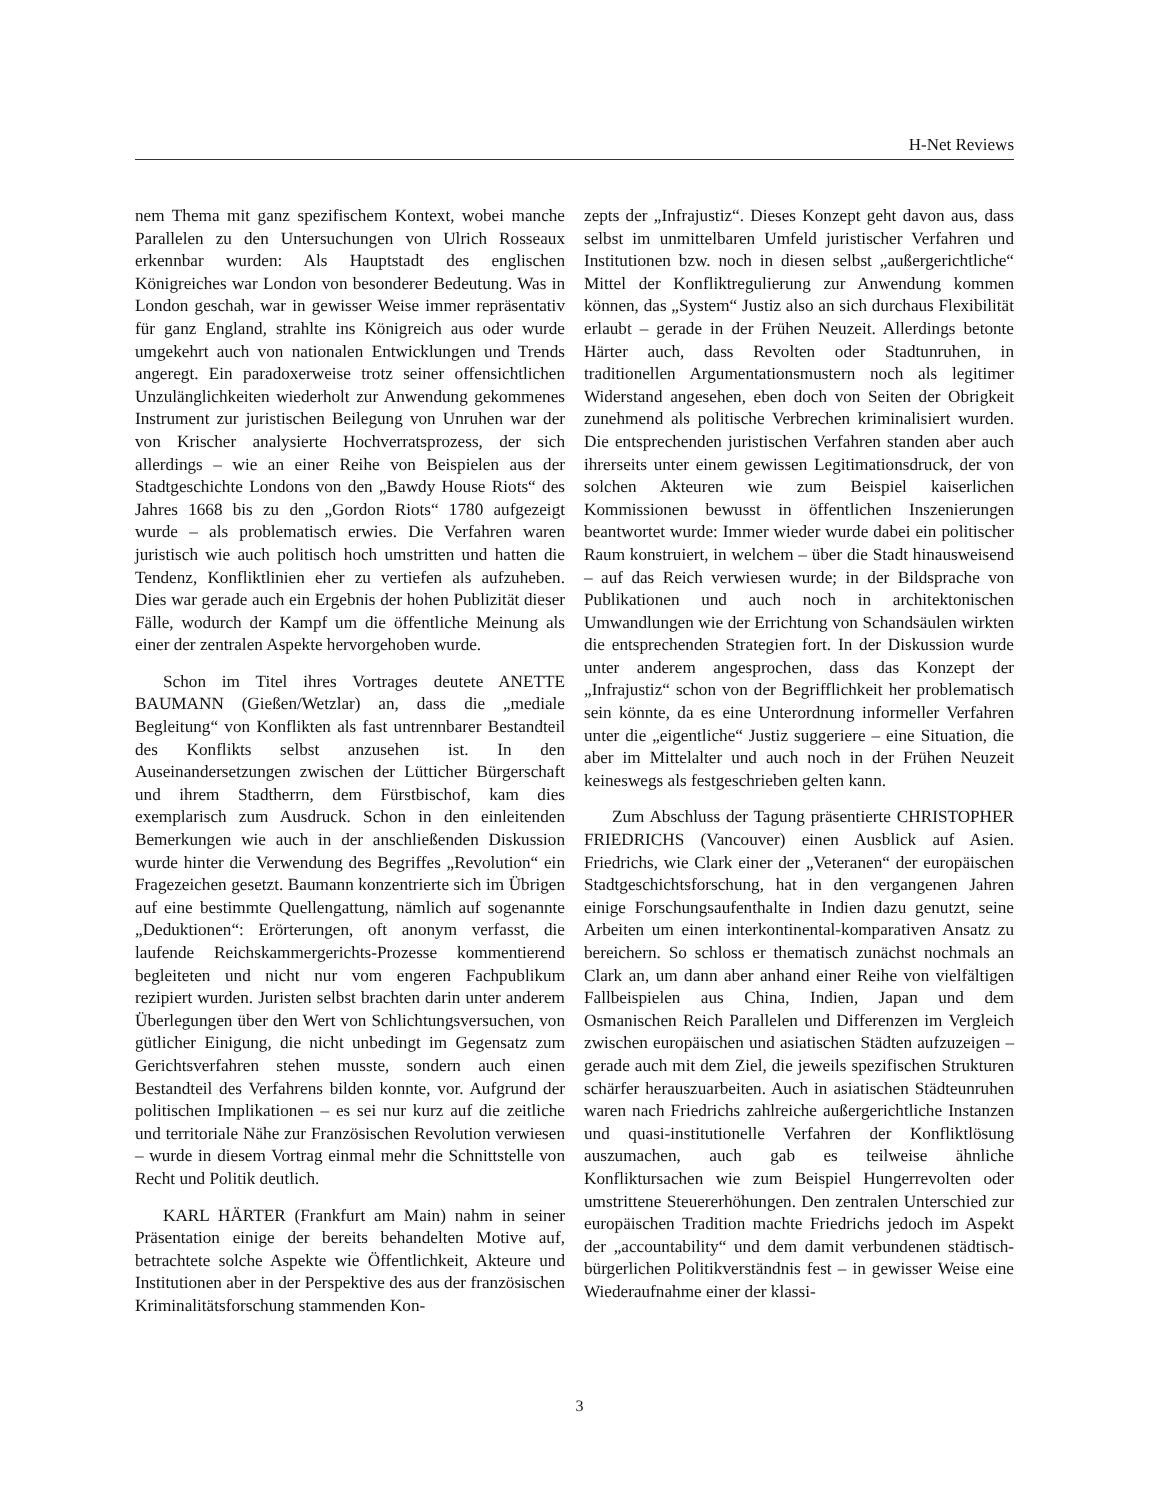H-Net Reviews
nem Thema mit ganz spezifischem Kontext, wobei manche Parallelen zu den Untersuchungen von Ulrich Rosseaux erkennbar wurden: Als Hauptstadt des englischen Königreiches war London von besonderer Bedeutung. Was in London geschah, war in gewisser Weise immer repräsentativ für ganz England, strahlte ins Königreich aus oder wurde umgekehrt auch von nationalen Entwicklungen und Trends angeregt. Ein paradoxerweise trotz seiner offensichtlichen Unzulänglichkeiten wiederholt zur Anwendung gekommenes Instrument zur juristischen Beilegung von Unruhen war der von Krischer analysierte Hochverratsprozess, der sich allerdings – wie an einer Reihe von Beispielen aus der Stadtgeschichte Londons von den „Bawdy House Riots“ des Jahres 1668 bis zu den „Gordon Riots“ 1780 aufgezeigt wurde – als problematisch erwies. Die Verfahren waren juristisch wie auch politisch hoch umstritten und hatten die Tendenz, Konfliktlinien eher zu vertiefen als aufzuheben. Dies war gerade auch ein Ergebnis der hohen Publizität dieser Fälle, wodurch der Kampf um die öffentliche Meinung als einer der zentralen Aspekte hervorgehoben wurde.
Schon im Titel ihres Vortrages deutete ANETTE BAUMANN (Gießen/Wetzlar) an, dass die „mediale Begleitung“ von Konflikten als fast untrennbarer Bestandteil des Konflikts selbst anzusehen ist. In den Auseinandersetzungen zwischen der Lütticher Bürgerschaft und ihrem Stadtherrn, dem Fürstbischof, kam dies exemplarisch zum Ausdruck. Schon in den einleitenden Bemerkungen wie auch in der anschließenden Diskussion wurde hinter die Verwendung des Begriffes „Revolution“ ein Fragezeichen gesetzt. Baumann konzentrierte sich im Übrigen auf eine bestimmte Quellengattung, nämlich auf sogenannte „Deduktionen“: Erörterungen, oft anonym verfasst, die laufende Reichskammergerichts-Prozesse kommentierend begleiteten und nicht nur vom engeren Fachpublikum rezipiert wurden. Juristen selbst brachten darin unter anderem Überlegungen über den Wert von Schlichtungsversuchen, von gütlicher Einigung, die nicht unbedingt im Gegensatz zum Gerichtsverfahren stehen musste, sondern auch einen Bestandteil des Verfahrens bilden konnte, vor. Aufgrund der politischen Implikationen – es sei nur kurz auf die zeitliche und territoriale Nähe zur Französischen Revolution verwiesen – wurde in diesem Vortrag einmal mehr die Schnittstelle von Recht und Politik deutlich.
KARL HÄRTER (Frankfurt am Main) nahm in seiner Präsentation einige der bereits behandelten Motive auf, betrachtete solche Aspekte wie Öffentlichkeit, Akteure und Institutionen aber in der Perspektive des aus der französischen Kriminalitätsforschung stammenden Kon-
zepts der „Infrajustiz“. Dieses Konzept geht davon aus, dass selbst im unmittelbaren Umfeld juristischer Verfahren und Institutionen bzw. noch in diesen selbst „außergerichtliche“ Mittel der Konfliktregulierung zur Anwendung kommen können, das „System“ Justiz also an sich durchaus Flexibilität erlaubt – gerade in der Frühen Neuzeit. Allerdings betonte Härter auch, dass Revolten oder Stadtunruhen, in traditionellen Argumentationsmustern noch als legitimer Widerstand angesehen, eben doch von Seiten der Obrigkeit zunehmend als politische Verbrechen kriminalisiert wurden. Die entsprechenden juristischen Verfahren standen aber auch ihrerseits unter einem gewissen Legitimationsdruck, der von solchen Akteuren wie zum Beispiel kaiserlichen Kommissionen bewusst in öffentlichen Inszenierungen beantwortet wurde: Immer wieder wurde dabei ein politischer Raum konstruiert, in welchem – über die Stadt hinausweisend – auf das Reich verwiesen wurde; in der Bildsprache von Publikationen und auch noch in architektonischen Umwandlungen wie der Errichtung von Schandsäulen wirkten die entsprechenden Strategien fort. In der Diskussion wurde unter anderem angesprochen, dass das Konzept der „Infrajustiz“ schon von der Begrifflichkeit her problematisch sein könnte, da es eine Unterordnung informeller Verfahren unter die „eigentliche“ Justiz suggeriere – eine Situation, die aber im Mittelalter und auch noch in der Frühen Neuzeit keineswegs als festgeschrieben gelten kann.
Zum Abschluss der Tagung präsentierte CHRISTOPHER FRIEDRICHS (Vancouver) einen Ausblick auf Asien. Friedrichs, wie Clark einer der „Veteranen“ der europäischen Stadtgeschichtsforschung, hat in den vergangenen Jahren einige Forschungsaufenthalte in Indien dazu genutzt, seine Arbeiten um einen interkontinental-komparativen Ansatz zu bereichern. So schloss er thematisch zunächst nochmals an Clark an, um dann aber anhand einer Reihe von vielfältigen Fallbeispielen aus China, Indien, Japan und dem Osmanischen Reich Parallelen und Differenzen im Vergleich zwischen europäischen und asiatischen Städten aufzuzeigen – gerade auch mit dem Ziel, die jeweils spezifischen Strukturen schärfer herauszuarbeiten. Auch in asiatischen Städteunruhen waren nach Friedrichs zahlreiche außergerichtliche Instanzen und quasi-institutionelle Verfahren der Konfliktlösung auszumachen, auch gab es teilweise ähnliche Konfliktursachen wie zum Beispiel Hungerrevolten oder umstrittene Steuererhöhungen. Den zentralen Unterschied zur europäischen Tradition machte Friedrichs jedoch im Aspekt der „accountability“ und dem damit verbundenen städtisch-bürgerlichen Politikverständnis fest – in gewisser Weise eine Wiederaufnahme einer der klassi-
3